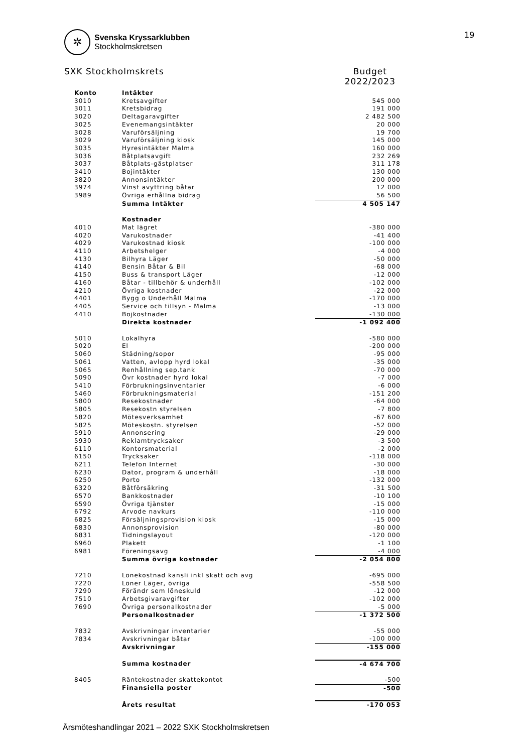19
✲
Svenska Kryssarklubben
Stockholmskretsen
SXK Stockholmskrets Budget
2022/2023
| Konto | Intäkter | |
| 3010 | Kretsavgifter | 545 000 |
| 3011 | Kretsbidrag | 191 000 |
| 3020 | Deltagaravgifter | 2 482 500 |
| 3025 | Evenemangsintäkter | 20 000 |
| 3028 | Varuförsäljning | 19 700 |
| 3029 | Varuförsäljning kiosk | 145 000 |
| 3035 | Hyresintäkter Malma | 160 000 |
| 3036 | Båtplatsavgift | 232 269 |
| 3037 | Båtplats-gästplatser | 311 178 |
| 3410 | Bojintäkter | 130 000 |
| 3820 | Annonsintäkter | 200 000 |
| 3974 | Vinst avyttring båtar | 12 000 |
| 3989 | Övriga erhållna bidrag | 56 500 |
| | Summa Intäkter | 4 505 147 |
| | Kostnader | |
| 4010 | Mat lägret | -380 000 |
| 4020 | Varukostnader | -41 400 |
| 4029 | Varukostnad kiosk | -100 000 |
| 4110 | Arbetshelger | -4 000 |
| 4130 | Bilhyra Läger | -50 000 |
| 4140 | Bensin Båtar & Bil | -68 000 |
| 4150 | Buss & transport Läger | -12 000 |
| 4160 | Båtar - tillbehör & underhåll | -102 000 |
| 4210 | Övriga kostnader | -22 000 |
| 4401 | Bygg o Underhåll Malma | -170 000 |
| 4405 | Service och tillsyn - Malma | -13 000 |
| 4410 | Bojkostnader | -130 000 |
| | Direkta kostnader | -1 092 400 |
| 5010 | Lokalhyra | -580 000 |
| 5020 | El | -200 000 |
| 5060 | Städning/sopor | -95 000 |
| 5061 | Vatten, avlopp hyrd lokal | -35 000 |
| 5065 | Renhållning sep.tank | -70 000 |
| 5090 | Övr kostnader hyrd lokal | -7 000 |
| 5410 | Förbrukningsinventarier | -6 000 |
| 5460 | Förbrukningsmaterial | -151 200 |
| 5800 | Resekostnader | -64 000 |
| 5805 | Resekostn styrelsen | -7 800 |
| 5820 | Mötesverksamhet | -67 600 |
| 5825 | Möteskostn. styrelsen | -52 000 |
| 5910 | Annonsering | -29 000 |
| 5930 | Reklamtrycksaker | -3 500 |
| 6110 | Kontorsmaterial | -2 000 |
| 6150 | Trycksaker | -118 000 |
| 6211 | Telefon Internet | -30 000 |
| 6230 | Dator, program & underhåll | -18 000 |
| 6250 | Porto | -132 000 |
| 6320 | Båtförsäkring | -31 500 |
| 6570 | Bankkostnader | -10 100 |
| 6590 | Övriga tjänster | -15 000 |
| 6792 | Arvode navkurs | -110 000 |
| 6825 | Försäljningsprovision kiosk | -15 000 |
| 6830 | Annonsprovision | -80 000 |
| 6831 | Tidningslayout | -120 000 |
| 6960 | Plakett | -1 100 |
| 6981 | Föreningsavg | -4 000 |
| | Summa övriga kostnader | -2 054 800 |
| 7210 | Lönekostnad kansli inkl skatt och avg | -695 000 |
| 7220 | Löner Läger, övriga | -558 500 |
| 7290 | Förändr sem löneskuld | -12 000 |
| 7510 | Arbetsgivaravgifter | -102 000 |
| 7690 | Övriga personalkostnader | -5 000 |
| | Personalkostnader | -1 372 500 |
| 7832 | Avskrivningar inventarier | -55 000 |
| 7834 | Avskrivningar båtar | -100 000 |
| | Avskrivningar | -155 000 |
| | Summa kostnader | -4 674 700 |
| 8405 | Räntekostnader skattekontot | -500 |
| | Finansiella poster | -500 |
| | Årets resultat | -170 053 |
Årsmöteshandlingar 2021 – 2022 SXK Stockholmskretsen